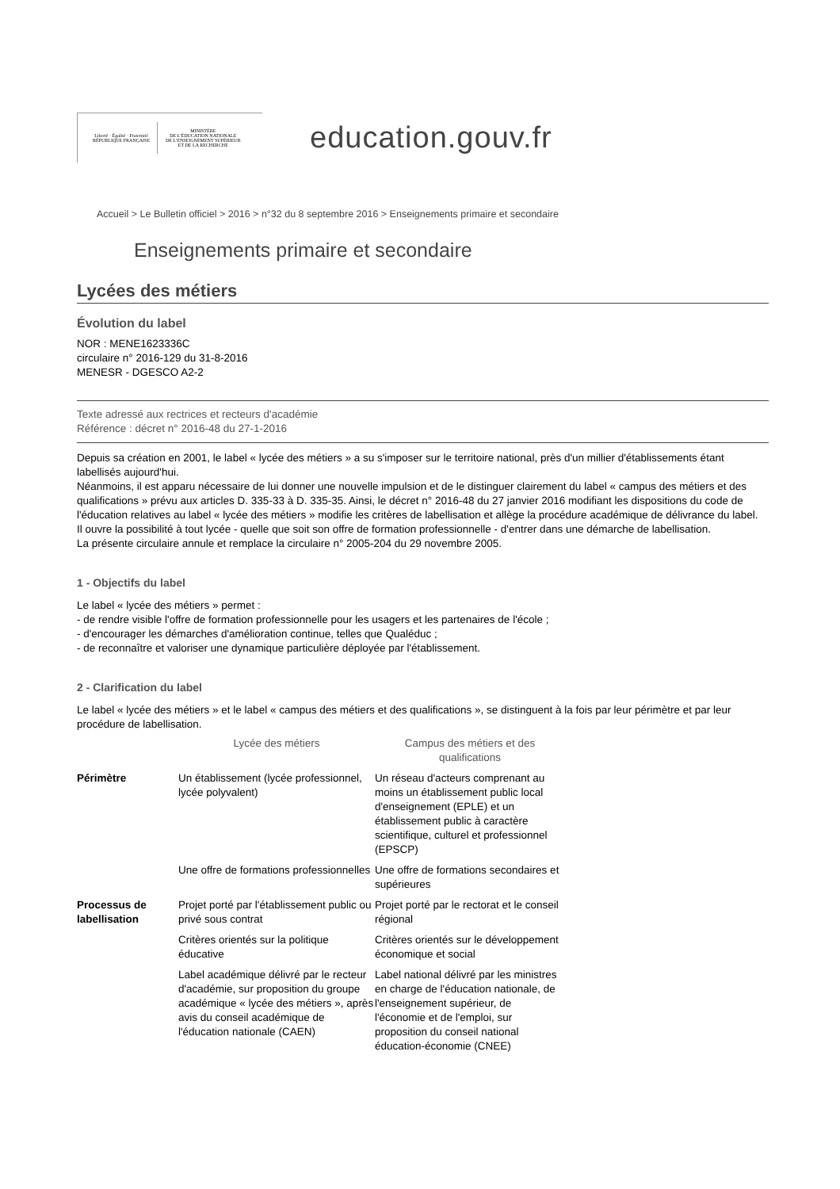Liberté · Égalité · Fraternité
RÉPUBLIQUE FRANÇAISE
MINISTÈRE
DE L'ÉDUCATION NATIONALE
DE L'ENSEIGNEMENT SUPÉRIEUR
ET DE LA RECHERCHE
education.gouv.fr
Accueil > Le Bulletin officiel > 2016 > n°32 du 8 septembre 2016 > Enseignements primaire et secondaire
Enseignements primaire et secondaire
Lycées des métiers
Évolution du label
NOR : MENE1623336C
circulaire n° 2016-129 du 31-8-2016
MENESR - DGESCO A2-2
Texte adressé aux rectrices et recteurs d'académie
Référence : décret n° 2016-48 du 27-1-2016
Depuis sa création en 2001, le label « lycée des métiers » a su s'imposer sur le territoire national, près d'un millier d'établissements étant labellisés aujourd'hui.
Néanmoins, il est apparu nécessaire de lui donner une nouvelle impulsion et de le distinguer clairement du label « campus des métiers et des qualifications » prévu aux articles D. 335-33 à D. 335-35. Ainsi, le décret n° 2016-48 du 27 janvier 2016 modifiant les dispositions du code de l'éducation relatives au label « lycée des métiers » modifie les critères de labellisation et allège la procédure académique de délivrance du label.
Il ouvre la possibilité à tout lycée - quelle que soit son offre de formation professionnelle - d'entrer dans une démarche de labellisation.
La présente circulaire annule et remplace la circulaire n° 2005-204 du 29 novembre 2005.
1 - Objectifs du label
Le label « lycée des métiers » permet :
- de rendre visible l'offre de formation professionnelle pour les usagers et les partenaires de l'école ;
- d'encourager les démarches d'amélioration continue, telles que Qualéduc ;
- de reconnaître et valoriser une dynamique particulière déployée par l'établissement.
2 - Clarification du label
Le label « lycée des métiers » et le label « campus des métiers et des qualifications », se distinguent à la fois par leur périmètre et par leur procédure de labellisation.
| | Lycée des métiers | Campus des métiers et des qualifications |
| --- | --- | --- |
| Périmètre | Un établissement (lycée professionnel, lycée polyvalent) | Un réseau d'acteurs comprenant au moins un établissement public local d'enseignement (EPLE) et un établissement public à caractère scientifique, culturel et professionnel (EPSCP) |
| | Une offre de formations professionnelles | Une offre de formations secondaires et supérieures |
| Processus de labellisation | Projet porté par l'établissement public ou privé sous contrat | Projet porté par le rectorat et le conseil régional |
| | Critères orientés sur la politique éducative | Critères orientés sur le développement économique et social |
| | Label académique délivré par le recteur d'académie, sur proposition du groupe académique « lycée des métiers », après avis du conseil académique de l'éducation nationale (CAEN) | Label national délivré par les ministres en charge de l'éducation nationale, de l'enseignement supérieur, de l'économie et de l'emploi, sur proposition du conseil national éducation-économie (CNEE) |